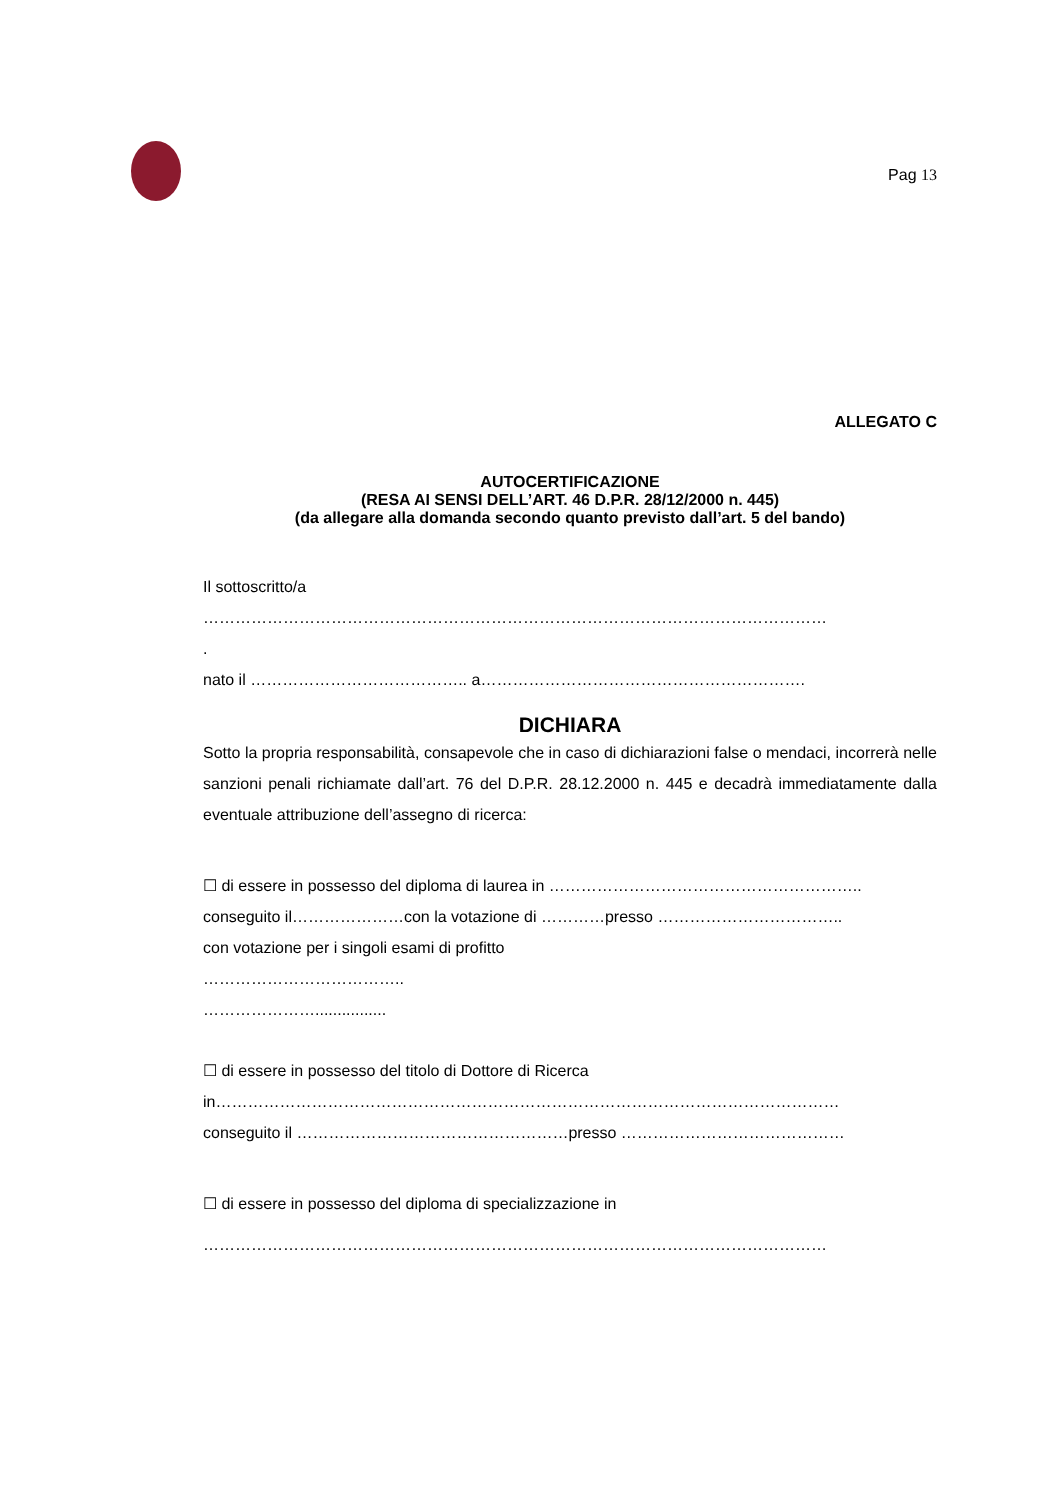Pag 13
ALLEGATO C
AUTOCERTIFICAZIONE
(RESA AI SENSI DELL’ART. 46 D.P.R. 28/12/2000 n. 445)
(da allegare alla domanda secondo quanto previsto dall’art. 5 del bando)
Il sottoscritto/a
………………………………………………………………………………………………………
.
nato il ………………………………….. a…………………………………………………….
DICHIARA
Sotto la propria responsabilità, consapevole che in caso di dichiarazioni false o mendaci, incorrerà nelle sanzioni penali richiamate dall’art. 76 del D.P.R. 28.12.2000 n. 445 e decadrà immediatamente dalla eventuale attribuzione dell’assegno di ricerca:
☐ di essere in possesso del diploma di laurea in …………………………………………………..
conseguito il…………………con la votazione di …………presso ……………………………..
con votazione per i singoli esami di profitto
………………………………..
…………………................
☐ di essere in possesso del titolo di Dottore di Ricerca
in………………………………………………………………………………………………………
conseguito il ……………………………………………presso ……………………………………
☐ di essere in possesso del diploma di specializzazione in
………………………………………………………………………………………………………